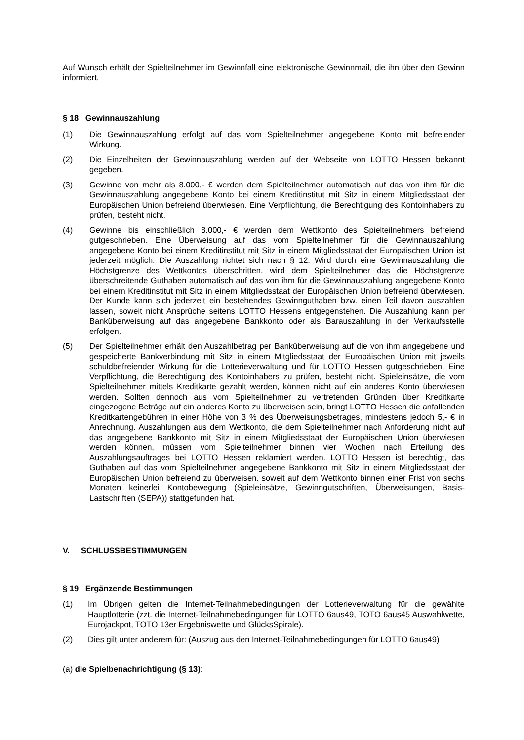Auf Wunsch erhält der Spielteilnehmer im Gewinnfall eine elektronische Gewinnmail, die ihn über den Gewinn informiert.
§ 18 Gewinnauszahlung
(1) Die Gewinnauszahlung erfolgt auf das vom Spielteilnehmer angegebene Konto mit befreiender Wirkung.
(2) Die Einzelheiten der Gewinnauszahlung werden auf der Webseite von LOTTO Hessen bekannt gegeben.
(3) Gewinne von mehr als 8.000,- € werden dem Spielteilnehmer automatisch auf das von ihm für die Gewinnauszahlung angegebene Konto bei einem Kreditinstitut mit Sitz in einem Mitgliedsstaat der Europäischen Union befreiend überwiesen. Eine Verpflichtung, die Berechtigung des Kontoinhabers zu prüfen, besteht nicht.
(4) Gewinne bis einschließlich 8.000,- € werden dem Wettkonto des Spielteilnehmers befreiend gutgeschrieben. Eine Überweisung auf das vom Spielteilnehmer für die Gewinnauszahlung angegebene Konto bei einem Kreditinstitut mit Sitz in einem Mitgliedsstaat der Europäischen Union ist jederzeit möglich. Die Auszahlung richtet sich nach § 12. Wird durch eine Gewinnauszahlung die Höchstgrenze des Wettkontos überschritten, wird dem Spielteilnehmer das die Höchstgrenze überschreitende Guthaben automatisch auf das von ihm für die Gewinnauszahlung angegebene Konto bei einem Kreditinstitut mit Sitz in einem Mitgliedsstaat der Europäischen Union befreiend überwiesen. Der Kunde kann sich jederzeit ein bestehendes Gewinnguthaben bzw. einen Teil davon auszahlen lassen, soweit nicht Ansprüche seitens LOTTO Hessens entgegenstehen. Die Auszahlung kann per Banküberweisung auf das angegebene Bankkonto oder als Barauszahlung in der Verkaufsstelle erfolgen.
(5) Der Spielteilnehmer erhält den Auszahlbetrag per Banküberweisung auf die von ihm angegebene und gespeicherte Bankverbindung mit Sitz in einem Mitgliedsstaat der Europäischen Union mit jeweils schuldbefreiender Wirkung für die Lotterieverwaltung und für LOTTO Hessen gutgeschrieben. Eine Verpflichtung, die Berechtigung des Kontoinhabers zu prüfen, besteht nicht. Spieleinsätze, die vom Spielteilnehmer mittels Kreditkarte gezahlt werden, können nicht auf ein anderes Konto überwiesen werden. Sollten dennoch aus vom Spielteilnehmer zu vertretenden Gründen über Kreditkarte eingezogene Beträge auf ein anderes Konto zu überweisen sein, bringt LOTTO Hessen die anfallenden Kreditkartengebühren in einer Höhe von 3 % des Überweisungsbetrages, mindestens jedoch 5,- € in Anrechnung. Auszahlungen aus dem Wettkonto, die dem Spielteilnehmer nach Anforderung nicht auf das angegebene Bankkonto mit Sitz in einem Mitgliedsstaat der Europäischen Union überwiesen werden können, müssen vom Spielteilnehmer binnen vier Wochen nach Erteilung des Auszahlungsauftrages bei LOTTO Hessen reklamiert werden. LOTTO Hessen ist berechtigt, das Guthaben auf das vom Spielteilnehmer angegebene Bankkonto mit Sitz in einem Mitgliedsstaat der Europäischen Union befreiend zu überweisen, soweit auf dem Wettkonto binnen einer Frist von sechs Monaten keinerlei Kontobewegung (Spieleinsätze, Gewinngutschriften, Überweisungen, Basis-Lastschriften (SEPA)) stattgefunden hat.
V. SCHLUSSBESTIMMUNGEN
§ 19 Ergänzende Bestimmungen
(1) Im Übrigen gelten die Internet-Teilnahmebedingungen der Lotterieverwaltung für die gewählte Hauptlotterie (zzt. die Internet-Teilnahmebedingungen für LOTTO 6aus49, TOTO 6aus45 Auswahlwette, Eurojackpot, TOTO 13er Ergebniswette und GlücksSpirale).
(2) Dies gilt unter anderem für: (Auszug aus den Internet-Teilnahmebedingungen für LOTTO 6aus49)
(a) die Spielbenachrichtigung (§ 13):